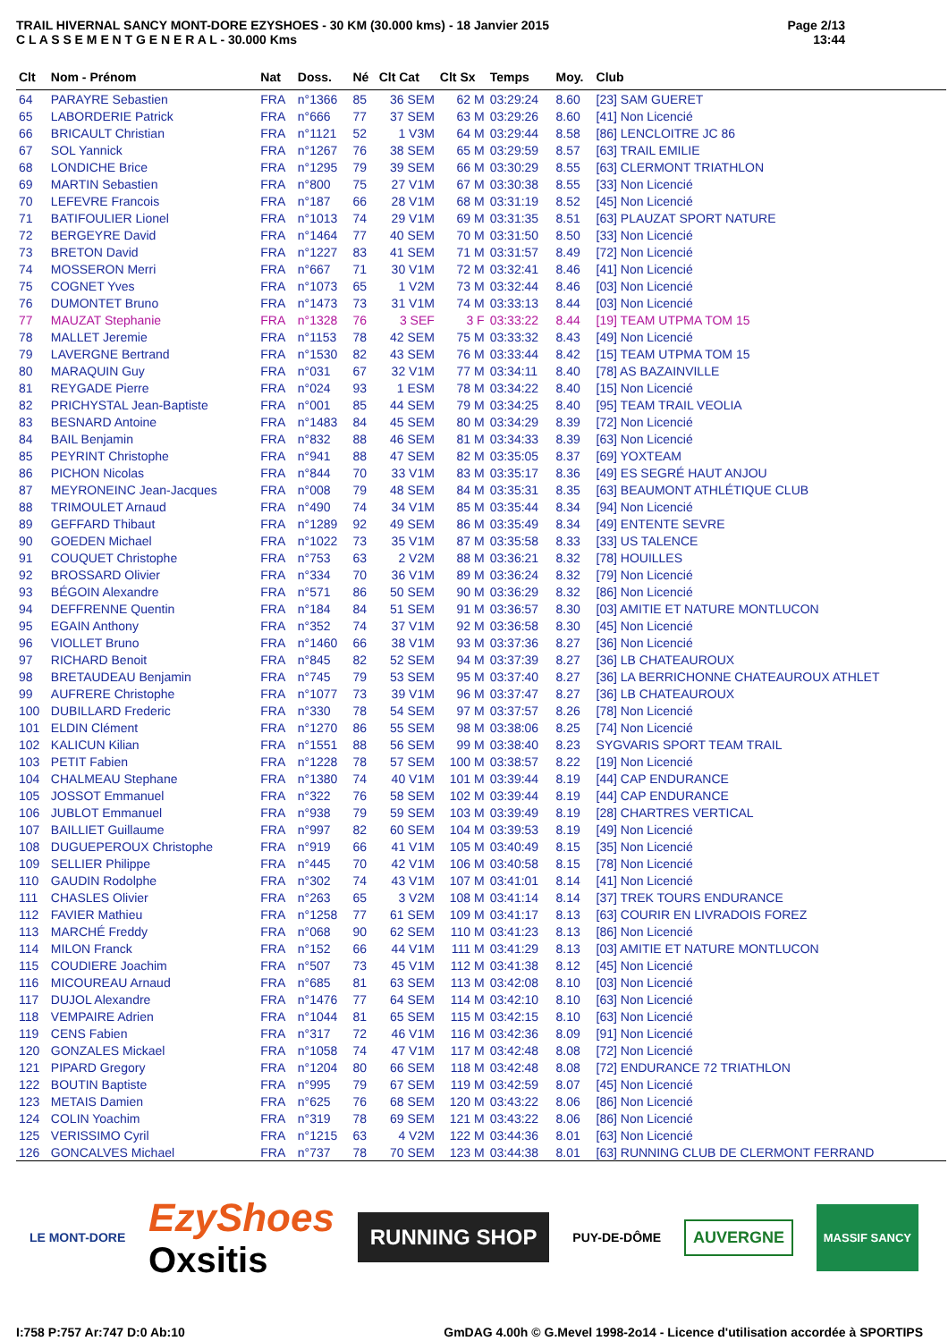TRAIL HIVERNAL SANCY MONT-DORE EZYSHOES - 30 KM (30.000 kms) - 18 Janvier 2015
C L A S S E M E N T G E N E R A L - 30.000 Kms
Page 2/13
13:44
| Clt | Nom - Prénom | Nat | Doss. | Né | Clt Cat | Clt Sx | Temps | Moy. | Club |
| --- | --- | --- | --- | --- | --- | --- | --- | --- | --- |
| 64 | PARAYRE Sebastien | FRA | n°1366 | 85 | 36 SEM | 62 M | 03:29:24 | 8.60 | [23] SAM GUERET |
| 65 | LABORDERIE Patrick | FRA | n°666 | 77 | 37 SEM | 63 M | 03:29:26 | 8.60 | [41] Non Licencié |
| 66 | BRICAULT Christian | FRA | n°1121 | 52 | 1 V3M | 64 M | 03:29:44 | 8.58 | [86] LENCLOITRE JC 86 |
| 67 | SOL Yannick | FRA | n°1267 | 76 | 38 SEM | 65 M | 03:29:59 | 8.57 | [63] TRAIL EMILIE |
| 68 | LONDICHE Brice | FRA | n°1295 | 79 | 39 SEM | 66 M | 03:30:29 | 8.55 | [63] CLERMONT TRIATHLON |
| 69 | MARTIN Sebastien | FRA | n°800 | 75 | 27 V1M | 67 M | 03:30:38 | 8.55 | [33] Non Licencié |
| 70 | LEFEVRE Francois | FRA | n°187 | 66 | 28 V1M | 68 M | 03:31:19 | 8.52 | [45] Non Licencié |
| 71 | BATIFOULIER Lionel | FRA | n°1013 | 74 | 29 V1M | 69 M | 03:31:35 | 8.51 | [63] PLAUZAT SPORT NATURE |
| 72 | BERGEYRE David | FRA | n°1464 | 77 | 40 SEM | 70 M | 03:31:50 | 8.50 | [33] Non Licencié |
| 73 | BRETON David | FRA | n°1227 | 83 | 41 SEM | 71 M | 03:31:57 | 8.49 | [72] Non Licencié |
| 74 | MOSSERON Merri | FRA | n°667 | 71 | 30 V1M | 72 M | 03:32:41 | 8.46 | [41] Non Licencié |
| 75 | COGNET Yves | FRA | n°1073 | 65 | 1 V2M | 73 M | 03:32:44 | 8.46 | [03] Non Licencié |
| 76 | DUMONTET Bruno | FRA | n°1473 | 73 | 31 V1M | 74 M | 03:33:13 | 8.44 | [03] Non Licencié |
| 77 | MAUZAT Stephanie | FRA | n°1328 | 76 | 3 SEF | 3 F | 03:33:22 | 8.44 | [19] TEAM UTPMA TOM 15 |
| 78 | MALLET Jeremie | FRA | n°1153 | 78 | 42 SEM | 75 M | 03:33:32 | 8.43 | [49] Non Licencié |
| 79 | LAVERGNE Bertrand | FRA | n°1530 | 82 | 43 SEM | 76 M | 03:33:44 | 8.42 | [15] TEAM UTPMA TOM 15 |
| 80 | MARAQUIN Guy | FRA | n°031 | 67 | 32 V1M | 77 M | 03:34:11 | 8.40 | [78] AS BAZAINVILLE |
| 81 | REYGADE Pierre | FRA | n°024 | 93 | 1 ESM | 78 M | 03:34:22 | 8.40 | [15] Non Licencié |
| 82 | PRICHYSTAL Jean-Baptiste | FRA | n°001 | 85 | 44 SEM | 79 M | 03:34:25 | 8.40 | [95] TEAM TRAIL VEOLIA |
| 83 | BESNARD Antoine | FRA | n°1483 | 84 | 45 SEM | 80 M | 03:34:29 | 8.39 | [72] Non Licencié |
| 84 | BAIL Benjamin | FRA | n°832 | 88 | 46 SEM | 81 M | 03:34:33 | 8.39 | [63] Non Licencié |
| 85 | PEYRINT Christophe | FRA | n°941 | 88 | 47 SEM | 82 M | 03:35:05 | 8.37 | [69] YOXTEAM |
| 86 | PICHON Nicolas | FRA | n°844 | 70 | 33 V1M | 83 M | 03:35:17 | 8.36 | [49] ES SEGRÉ HAUT ANJOU |
| 87 | MEYRONEINC Jean-Jacques | FRA | n°008 | 79 | 48 SEM | 84 M | 03:35:31 | 8.35 | [63] BEAUMONT ATHLÉTIQUE CLUB |
| 88 | TRIMOULET Arnaud | FRA | n°490 | 74 | 34 V1M | 85 M | 03:35:44 | 8.34 | [94] Non Licencié |
| 89 | GEFFARD Thibaut | FRA | n°1289 | 92 | 49 SEM | 86 M | 03:35:49 | 8.34 | [49] ENTENTE SEVRE |
| 90 | GOEDEN Michael | FRA | n°1022 | 73 | 35 V1M | 87 M | 03:35:58 | 8.33 | [33] US TALENCE |
| 91 | COUQUET Christophe | FRA | n°753 | 63 | 2 V2M | 88 M | 03:36:21 | 8.32 | [78] HOUILLES |
| 92 | BROSSARD Olivier | FRA | n°334 | 70 | 36 V1M | 89 M | 03:36:24 | 8.32 | [79] Non Licencié |
| 93 | BÉGOIN Alexandre | FRA | n°571 | 86 | 50 SEM | 90 M | 03:36:29 | 8.32 | [86] Non Licencié |
| 94 | DEFFRENNE Quentin | FRA | n°184 | 84 | 51 SEM | 91 M | 03:36:57 | 8.30 | [03] AMITIE ET NATURE MONTLUCON |
| 95 | EGAIN Anthony | FRA | n°352 | 74 | 37 V1M | 92 M | 03:36:58 | 8.30 | [45] Non Licencié |
| 96 | VIOLLET Bruno | FRA | n°1460 | 66 | 38 V1M | 93 M | 03:37:36 | 8.27 | [36] Non Licencié |
| 97 | RICHARD Benoit | FRA | n°845 | 82 | 52 SEM | 94 M | 03:37:39 | 8.27 | [36] LB CHATEAUROUX |
| 98 | BRETAUDEAU Benjamin | FRA | n°745 | 79 | 53 SEM | 95 M | 03:37:40 | 8.27 | [36] LA BERRICHONNE CHATEAUROUX ATHLET |
| 99 | AUFRERE Christophe | FRA | n°1077 | 73 | 39 V1M | 96 M | 03:37:47 | 8.27 | [36] LB CHATEAUROUX |
| 100 | DUBILLARD Frederic | FRA | n°330 | 78 | 54 SEM | 97 M | 03:37:57 | 8.26 | [78] Non Licencié |
| 101 | ELDIN Clément | FRA | n°1270 | 86 | 55 SEM | 98 M | 03:38:06 | 8.25 | [74] Non Licencié |
| 102 | KALICUN Kilian | FRA | n°1551 | 88 | 56 SEM | 99 M | 03:38:40 | 8.23 | SYGVARIS SPORT TEAM TRAIL |
| 103 | PETIT Fabien | FRA | n°1228 | 78 | 57 SEM | 100 M | 03:38:57 | 8.22 | [19] Non Licencié |
| 104 | CHALMEAU Stephane | FRA | n°1380 | 74 | 40 V1M | 101 M | 03:39:44 | 8.19 | [44] CAP ENDURANCE |
| 105 | JOSSOT Emmanuel | FRA | n°322 | 76 | 58 SEM | 102 M | 03:39:44 | 8.19 | [44] CAP ENDURANCE |
| 106 | JUBLOT Emmanuel | FRA | n°938 | 79 | 59 SEM | 103 M | 03:39:49 | 8.19 | [28] CHARTRES VERTICAL |
| 107 | BAILLIET Guillaume | FRA | n°997 | 82 | 60 SEM | 104 M | 03:39:53 | 8.19 | [49] Non Licencié |
| 108 | DUGUEPEROUX Christophe | FRA | n°919 | 66 | 41 V1M | 105 M | 03:40:49 | 8.15 | [35] Non Licencié |
| 109 | SELLIER Philippe | FRA | n°445 | 70 | 42 V1M | 106 M | 03:40:58 | 8.15 | [78] Non Licencié |
| 110 | GAUDIN Rodolphe | FRA | n°302 | 74 | 43 V1M | 107 M | 03:41:01 | 8.14 | [41] Non Licencié |
| 111 | CHASLES Olivier | FRA | n°263 | 65 | 3 V2M | 108 M | 03:41:14 | 8.14 | [37] TREK TOURS ENDURANCE |
| 112 | FAVIER Mathieu | FRA | n°1258 | 77 | 61 SEM | 109 M | 03:41:17 | 8.13 | [63] COURIR EN LIVRADOIS FOREZ |
| 113 | MARCHÉ Freddy | FRA | n°068 | 90 | 62 SEM | 110 M | 03:41:23 | 8.13 | [86] Non Licencié |
| 114 | MILON Franck | FRA | n°152 | 66 | 44 V1M | 111 M | 03:41:29 | 8.13 | [03] AMITIE ET NATURE MONTLUCON |
| 115 | COUDIERE Joachim | FRA | n°507 | 73 | 45 V1M | 112 M | 03:41:38 | 8.12 | [45] Non Licencié |
| 116 | MICOUREAU Arnaud | FRA | n°685 | 81 | 63 SEM | 113 M | 03:42:08 | 8.10 | [03] Non Licencié |
| 117 | DUJOL Alexandre | FRA | n°1476 | 77 | 64 SEM | 114 M | 03:42:10 | 8.10 | [63] Non Licencié |
| 118 | VEMPAIRE Adrien | FRA | n°1044 | 81 | 65 SEM | 115 M | 03:42:15 | 8.10 | [63] Non Licencié |
| 119 | CENS Fabien | FRA | n°317 | 72 | 46 V1M | 116 M | 03:42:36 | 8.09 | [91] Non Licencié |
| 120 | GONZALES Mickael | FRA | n°1058 | 74 | 47 V1M | 117 M | 03:42:48 | 8.08 | [72] Non Licencié |
| 121 | PIPARD Gregory | FRA | n°1204 | 80 | 66 SEM | 118 M | 03:42:48 | 8.08 | [72] ENDURANCE 72 TRIATHLON |
| 122 | BOUTIN Baptiste | FRA | n°995 | 79 | 67 SEM | 119 M | 03:42:59 | 8.07 | [45] Non Licencié |
| 123 | METAIS Damien | FRA | n°625 | 76 | 68 SEM | 120 M | 03:43:22 | 8.06 | [86] Non Licencié |
| 124 | COLIN Yoachim | FRA | n°319 | 78 | 69 SEM | 121 M | 03:43:22 | 8.06 | [86] Non Licencié |
| 125 | VERISSIMO Cyril | FRA | n°1215 | 63 | 4 V2M | 122 M | 03:44:36 | 8.01 | [63] Non Licencié |
| 126 | GONCALVES Michael | FRA | n°737 | 78 | 70 SEM | 123 M | 03:44:38 | 8.01 | [63] RUNNING CLUB DE CLERMONT FERRAND |
LE MONT-DORE
EzyShoes
Oxsitis
RUNNING SHOP
PUY-DE-DÔME
AUVERGNE
MASSIF SANCY
I:758 P:757 Ar:747 D:0 Ab:10 GmDAG 4.00h © G.Mevel 1998-2o14 - Licence d'utilisation accordée à SPORTIPS